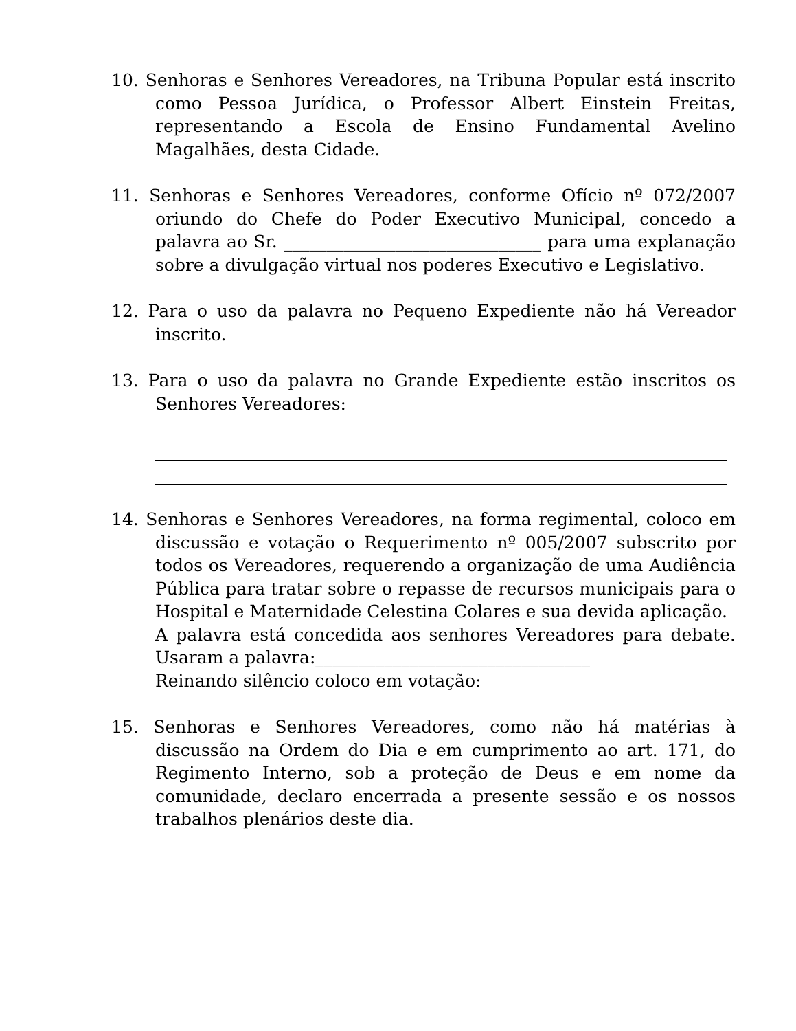10. Senhoras e Senhores Vereadores, na Tribuna Popular está inscrito como Pessoa Jurídica, o Professor Albert Einstein Freitas, representando a Escola de Ensino Fundamental Avelino Magalhães, desta Cidade.
11. Senhoras e Senhores Vereadores, conforme Ofício nº 072/2007 oriundo do Chefe do Poder Executivo Municipal, concedo a palavra ao Sr. ______________________________ para uma explanação sobre a divulgação virtual nos poderes Executivo e Legislativo.
12. Para o uso da palavra no Pequeno Expediente não há Vereador inscrito.
13. Para o uso da palavra no Grande Expediente estão inscritos os Senhores Vereadores:
14. Senhoras e Senhores Vereadores, na forma regimental, coloco em discussão e votação o Requerimento nº 005/2007 subscrito por todos os Vereadores, requerendo a organização de uma Audiência Pública para tratar sobre o repasse de recursos municipais para o Hospital e Maternidade Celestina Colares e sua devida aplicação.
A palavra está concedida aos senhores Vereadores para debate. Usaram a palavra:________________________________
Reinando silêncio coloco em votação:
15. Senhoras e Senhores Vereadores, como não há matérias à discussão na Ordem do Dia e em cumprimento ao art. 171, do Regimento Interno, sob a proteção de Deus e em nome da comunidade, declaro encerrada a presente sessão e os nossos trabalhos plenários deste dia.